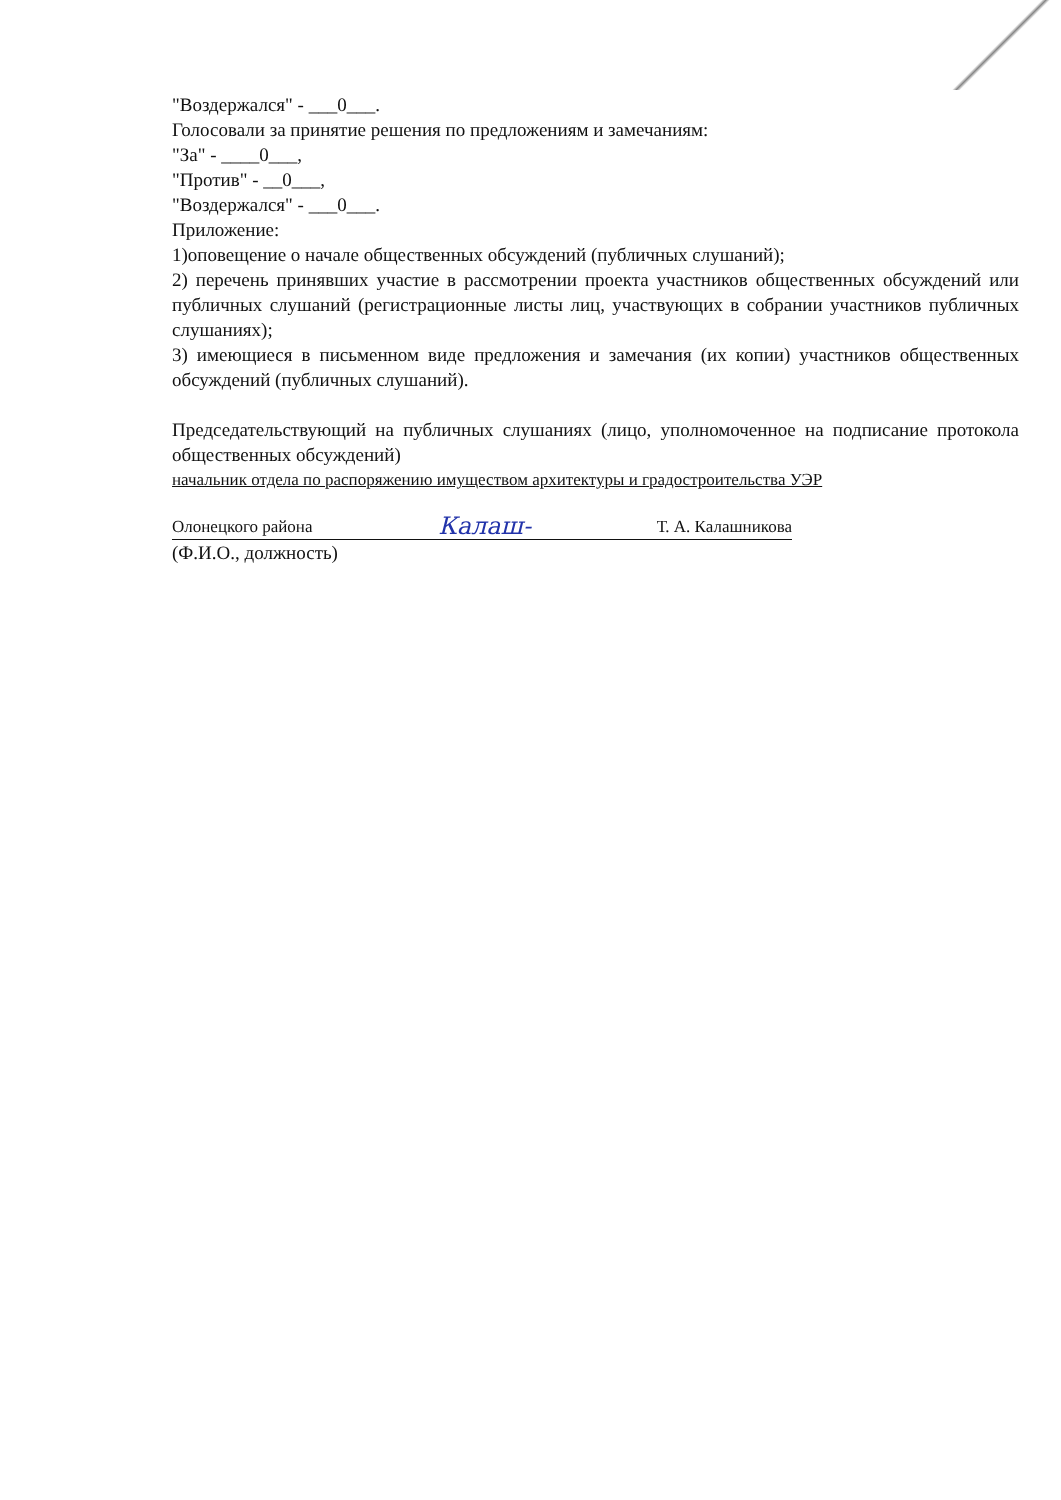"Воздержался" - ___0___.
Голосовали за принятие решения по предложениям и замечаниям:
"За" - ____0___,
"Против" - __0___,
"Воздержался" - ___0___.
Приложение:
1)оповещение о начале общественных обсуждений (публичных слушаний);
2) перечень принявших участие в рассмотрении проекта участников общественных обсуждений или публичных слушаний (регистрационные листы лиц, участвующих в собрании участников публичных слушаниях);
3) имеющиеся в письменном виде предложения и замечания (их копии) участников общественных обсуждений (публичных слушаний).
Председательствующий на публичных слушаниях (лицо, уполномоченное на подписание протокола общественных обсуждений)
начальник отдела по распоряжению имуществом архитектуры и градостроительства УЭР
Олонецкого района Калаш- Т. А. Калашникова
(Ф.И.О., должность)